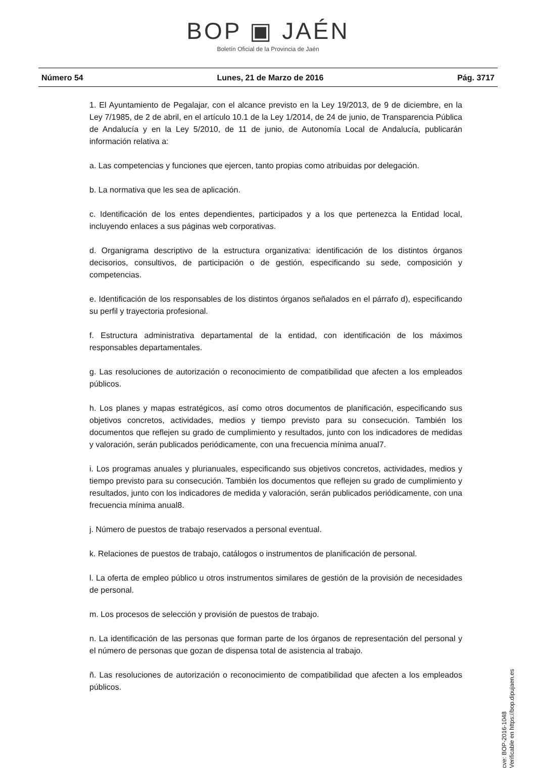BOP ▣ JAÉN
Boletín Oficial de la Provincia de Jaén
Número 54 Lunes, 21 de Marzo de 2016 Pág. 3717
1. El Ayuntamiento de Pegalajar, con el alcance previsto en la Ley 19/2013, de 9 de diciembre, en la Ley 7/1985, de 2 de abril, en el artículo 10.1 de la Ley 1/2014, de 24 de junio, de Transparencia Pública de Andalucía y en la Ley 5/2010, de 11 de junio, de Autonomía Local de Andalucía, publicarán información relativa a:
a. Las competencias y funciones que ejercen, tanto propias como atribuidas por delegación.
b. La normativa que les sea de aplicación.
c. Identificación de los entes dependientes, participados y a los que pertenezca la Entidad local, incluyendo enlaces a sus páginas web corporativas.
d. Organigrama descriptivo de la estructura organizativa: identificación de los distintos órganos decisorios, consultivos, de participación o de gestión, especificando su sede, composición y competencias.
e. Identificación de los responsables de los distintos órganos señalados en el párrafo d), especificando su perfil y trayectoria profesional.
f. Estructura administrativa departamental de la entidad, con identificación de los máximos responsables departamentales.
g. Las resoluciones de autorización o reconocimiento de compatibilidad que afecten a los empleados públicos.
h. Los planes y mapas estratégicos, así como otros documentos de planificación, especificando sus objetivos concretos, actividades, medios y tiempo previsto para su consecución. También los documentos que reflejen su grado de cumplimiento y resultados, junto con los indicadores de medidas y valoración, serán publicados periódicamente, con una frecuencia mínima anual7.
i. Los programas anuales y plurianuales, especificando sus objetivos concretos, actividades, medios y tiempo previsto para su consecución. También los documentos que reflejen su grado de cumplimiento y resultados, junto con los indicadores de medida y valoración, serán publicados periódicamente, con una frecuencia mínima anual8.
j. Número de puestos de trabajo reservados a personal eventual.
k. Relaciones de puestos de trabajo, catálogos o instrumentos de planificación de personal.
l. La oferta de empleo público u otros instrumentos similares de gestión de la provisión de necesidades de personal.
m. Los procesos de selección y provisión de puestos de trabajo.
n. La identificación de las personas que forman parte de los órganos de representación del personal y el número de personas que gozan de dispensa total de asistencia al trabajo.
ñ. Las resoluciones de autorización o reconocimiento de compatibilidad que afecten a los empleados públicos.
cve: BOP-2016-1048
Verificable en https://bop.dipujaen.es